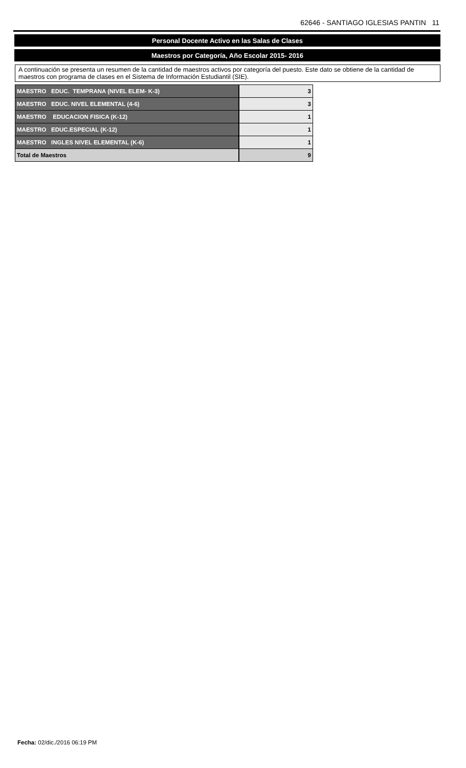62646 - SANTIAGO IGLESIAS PANTIN 11
Personal Docente Activo en las Salas de Clases
Maestros por Categoría, Año Escolar 2015- 2016
A continuación se presenta un resumen de la cantidad de maestros activos por categoría del puesto. Este dato se obtiene de la cantidad de maestros con programa de clases en el Sistema de Información Estudiantil (SIE).
| MAESTRO EDUC. TEMPRANA (NIVEL ELEM- K-3) | 3 |
| MAESTRO EDUC. NIVEL ELEMENTAL (4-6) | 3 |
| MAESTRO EDUCACION FISICA (K-12) | 1 |
| MAESTRO EDUC.ESPECIAL (K-12) | 1 |
| MAESTRO INGLES NIVEL ELEMENTAL (K-6) | 1 |
| Total de Maestros | 9 |
Fecha: 02/dic./2016 06:19 PM